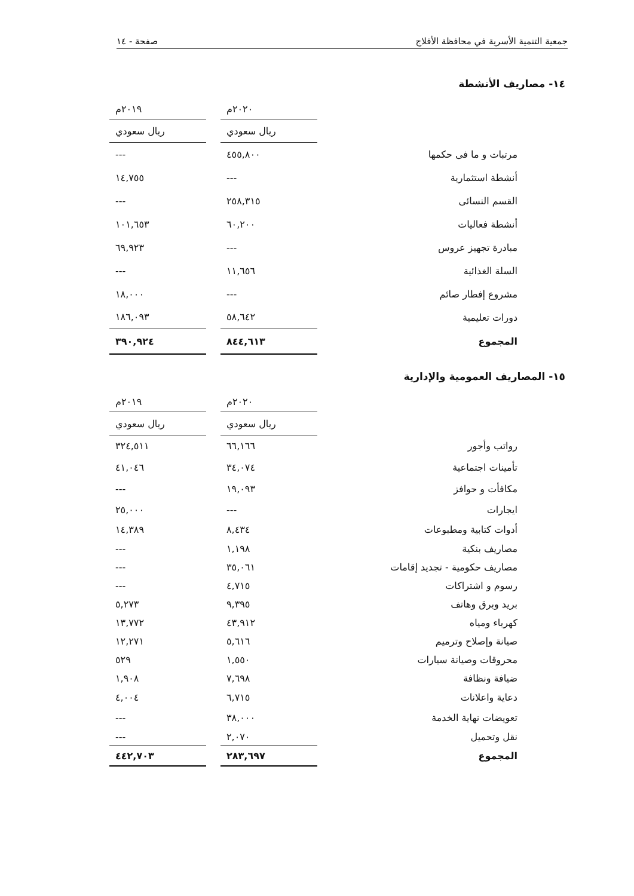جمعية التنمية الأسرية في محافظة الأفلاج صفحة - ١٤
١٤- مصاريف الأنشطة
| | ٢٠٢٠م | | ٢٠١٩م |
| | ريال سعودي | | ريال سعودي |
| مرتبات و ما فى حكمها | ٤٥٥,٨٠٠ | | --- |
| أنشطة استثمارية | --- | | ١٤,٧٥٥ |
| القسم النسائى | ٢٥٨,٣١٥ | | --- |
| أنشطة فعاليات | ٦٠,٢٠٠ | | ١٠١,٦٥٣ |
| مبادرة تجهيز عروس | --- | | ٦٩,٩٢٣ |
| السلة الغذائية | ١١,٦٥٦ | | --- |
| مشروع إفطار صائم | --- | | ١٨,٠٠٠ |
| دورات تعليمية | ٥٨,٦٤٢ | | ١٨٦,٠٩٣ |
| المجموع | ٨٤٤,٦١٣ | | ٣٩٠,٩٢٤ |
١٥- المصاريف العمومية والإدارية
| | ٢٠٢٠م | | ٢٠١٩م |
| | ريال سعودي | | ريال سعودي |
| رواتب وأجور | ٦٦,١٦٦ | | ٣٢٤,٥١١ |
| تأمينات اجتماعية | ٣٤,٠٧٤ | | ٤١,٠٤٦ |
| مكافأت و حوافز | ١٩,٠٩٣ | | --- |
| ايجارات | --- | | ٢٥,٠٠٠ |
| أدوات كتابية ومطبوعات | ٨,٤٣٤ | | ١٤,٣٨٩ |
| مصاريف بنكية | ١,١٩٨ | | --- |
| مصاريف حكومية - تجديد إقامات | ٣٥,٠٦١ | | --- |
| رسوم و اشتراكات | ٤,٧١٥ | | --- |
| بريد وبرق وهاتف | ٩,٣٩٥ | | ٥,٢٧٣ |
| كهرباء ومياه | ٤٣,٩١٢ | | ١٣,٧٧٢ |
| صيانة وإصلاح وترميم | ٥,٦١٦ | | ١٢,٢٧١ |
| محروقات وصيانة سيارات | ١,٥٥٠ | | ٥٢٩ |
| ضيافة ونظافة | ٧,٦٩٨ | | ١,٩٠٨ |
| دعاية واعلانات | ٦,٧١٥ | | ٤,٠٠٤ |
| تعويضات نهاية الخدمة | ٣٨,٠٠٠ | | --- |
| نقل وتحميل | ٢,٠٧٠ | | --- |
| المجموع | ٢٨٣,٦٩٧ | | ٤٤٢,٧٠٣ |